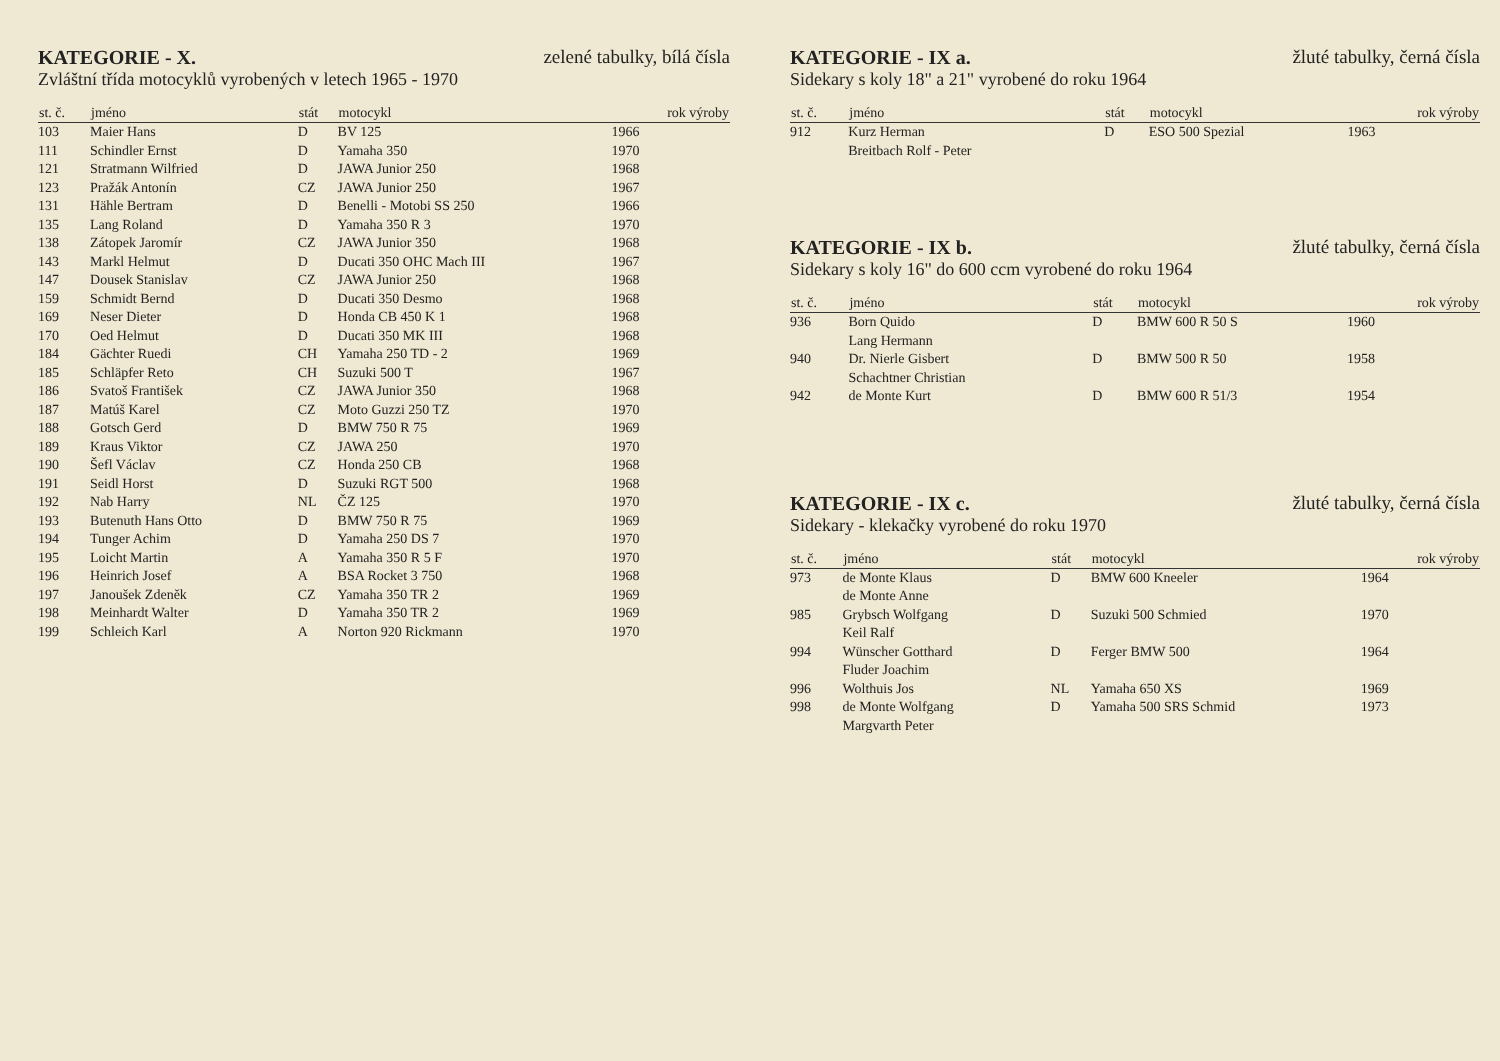KATEGORIE - X. zelené tabulky, bílá čísla
Zvláštní třída motocyklů vyrobených v letech 1965 - 1970
| st. č. | jméno | stát | motocykl | rok výroby |
| --- | --- | --- | --- | --- |
| 103 | Maier Hans | D | BV 125 | 1966 |
| 111 | Schindler Ernst | D | Yamaha 350 | 1970 |
| 121 | Stratmann Wilfried | D | JAWA Junior 250 | 1968 |
| 123 | Pražák Antonín | CZ | JAWA Junior 250 | 1967 |
| 131 | Hähle Bertram | D | Benelli - Motobi SS 250 | 1966 |
| 135 | Lang Roland | D | Yamaha 350 R 3 | 1970 |
| 138 | Zátopek Jaromír | CZ | JAWA Junior 350 | 1968 |
| 143 | Markl Helmut | D | Ducati 350 OHC Mach III | 1967 |
| 147 | Dousek Stanislav | CZ | JAWA Junior 250 | 1968 |
| 159 | Schmidt Bernd | D | Ducati 350 Desmo | 1968 |
| 169 | Neser Dieter | D | Honda CB 450 K 1 | 1968 |
| 170 | Oed Helmut | D | Ducati 350 MK III | 1968 |
| 184 | Gächter Ruedi | CH | Yamaha 250 TD - 2 | 1969 |
| 185 | Schläpfer Reto | CH | Suzuki 500 T | 1967 |
| 186 | Svatoš František | CZ | JAWA Junior 350 | 1968 |
| 187 | Matúš Karel | CZ | Moto Guzzi 250 TZ | 1970 |
| 188 | Gotsch Gerd | D | BMW 750 R 75 | 1969 |
| 189 | Kraus Viktor | CZ | JAWA 250 | 1970 |
| 190 | Šefl Václav | CZ | Honda 250 CB | 1968 |
| 191 | Seidl Horst | D | Suzuki RGT 500 | 1968 |
| 192 | Nab Harry | NL | ČZ 125 | 1970 |
| 193 | Butenuth Hans Otto | D | BMW 750 R 75 | 1969 |
| 194 | Tunger Achim | D | Yamaha 250 DS 7 | 1970 |
| 195 | Loicht Martin | A | Yamaha 350 R 5 F | 1970 |
| 196 | Heinrich Josef | A | BSA Rocket 3 750 | 1968 |
| 197 | Janoušek Zdeněk | CZ | Yamaha 350 TR 2 | 1969 |
| 198 | Meinhardt Walter | D | Yamaha 350 TR 2 | 1969 |
| 199 | Schleich Karl | A | Norton 920 Rickmann | 1970 |
KATEGORIE - IX a. žluté tabulky, černá čísla
Sidekary s koly 18" a 21" vyrobené do roku 1964
| st. č. | jméno | stát | motocykl | rok výroby |
| --- | --- | --- | --- | --- |
| 912 | Kurz Herman Breitbach Rolf - Peter | D | ESO 500 Spezial | 1963 |
KATEGORIE - IX b. žluté tabulky, černá čísla
Sidekary s koly 16" do 600 ccm vyrobené do roku 1964
| st. č. | jméno | stát | motocykl | rok výroby |
| --- | --- | --- | --- | --- |
| 936 | Born Quido Lang Hermann | D | BMW 600 R 50 S | 1960 |
| 940 | Dr. Nierle Gisbert Schachtner Christian | D | BMW 500 R 50 | 1958 |
| 942 | de Monte Kurt | D | BMW 600 R 51/3 | 1954 |
KATEGORIE - IX c. žluté tabulky, černá čísla
Sidekary - klekačky vyrobené do roku 1970
| st. č. | jméno | stát | motocykl | rok výroby |
| --- | --- | --- | --- | --- |
| 973 | de Monte Klaus de Monte Anne | D | BMW 600 Kneeler | 1964 |
| 985 | Grybsch Wolfgang Keil Ralf | D | Suzuki 500 Schmied | 1970 |
| 994 | Wünscher Gotthard Fluder Joachim | D | Ferger BMW 500 | 1964 |
| 996 | Wolthuis Jos | NL | Yamaha 650 XS | 1969 |
| 998 | de Monte Wolfgang Margvarth Peter | D | Yamaha 500 SRS Schmid | 1973 |